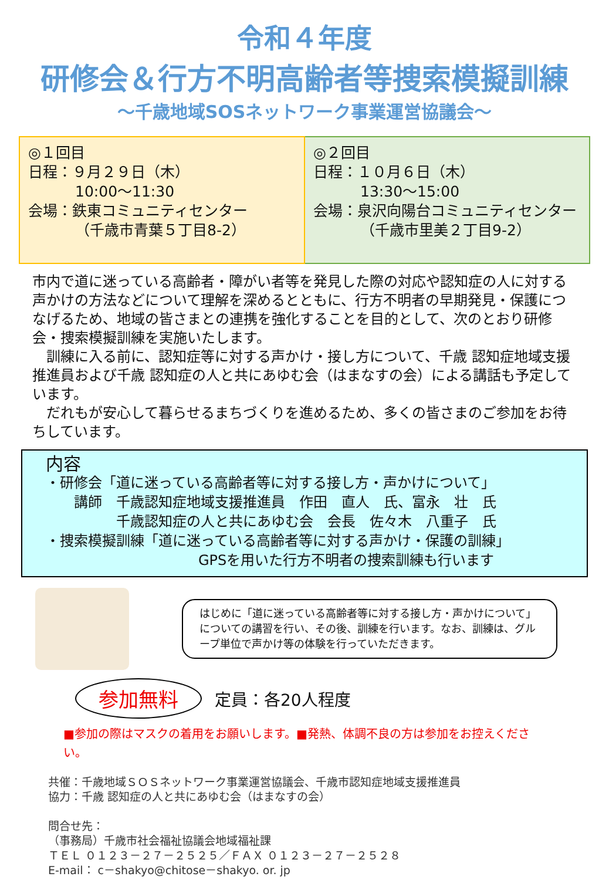令和４年度
研修会＆行方不明高齢者等捜索模擬訓練
～千歳地域SOSネットワーク事業運営協議会～
◎１回目
日程：９月２９日（木）
10:00～11:30
会場：鉄東コミュニティセンター
（千歳市青葉５丁目8-2）
◎２回目
日程：１０月６日（木）
13:30～15:00
会場：泉沢向陽台コミュニティセンター
（千歳市里美２丁目9-2）
市内で道に迷っている高齢者・障がい者等を発見した際の対応や認知症の人に対する声かけの方法などについて理解を深めるとともに、行方不明者の早期発見・保護につなげるため、地域の皆さまとの連携を強化することを目的として、次のとおり研修会・捜索模擬訓練を実施いたします。
　訓練に入る前に、認知症等に対する声かけ・接し方について、千歳 認知症地域支援推進員および千歳 認知症の人と共にあゆむ会（はまなすの会）による講話も予定しています。
　だれもが安心して暮らせるまちづくりを進めるため、多くの皆さまのご参加をお待ちしています。
内容
・研修会「道に迷っている高齢者等に対する接し方・声かけについて」
　　講師　千歳認知症地域支援推進員　作田　直人　氏、富永　壮　氏
　　　　　千歳認知症の人と共にあゆむ会　会長　佐々木　八重子　氏
・捜索模擬訓練「道に迷っている高齢者等に対する声かけ・保護の訓練」
GPSを用いた行方不明者の捜索訓練も行います
はじめに「道に迷っている高齢者等に対する接し方・声かけについて」についての講習を行い、その後、訓練を行います。なお、訓練は、グループ単位で声かけ等の体験を行っていただきます。
参加無料 定員：各20人程度
■参加の際はマスクの着用をお願いします。■発熱、体調不良の方は参加をお控えください。
共催：千歳地域ＳＯＳネットワーク事業運営協議会、千歳市認知症地域支援推進員
協力：千歳 認知症の人と共にあゆむ会（はまなすの会）
問合せ先：
（事務局）千歳市社会福祉協議会地域福祉課
ＴＥＬ ０１２３－２７－２５２５／ＦＡＸ ０１２３－２７－２５２８
E-mail： c－shakyo@chitose－shakyo. or. jp